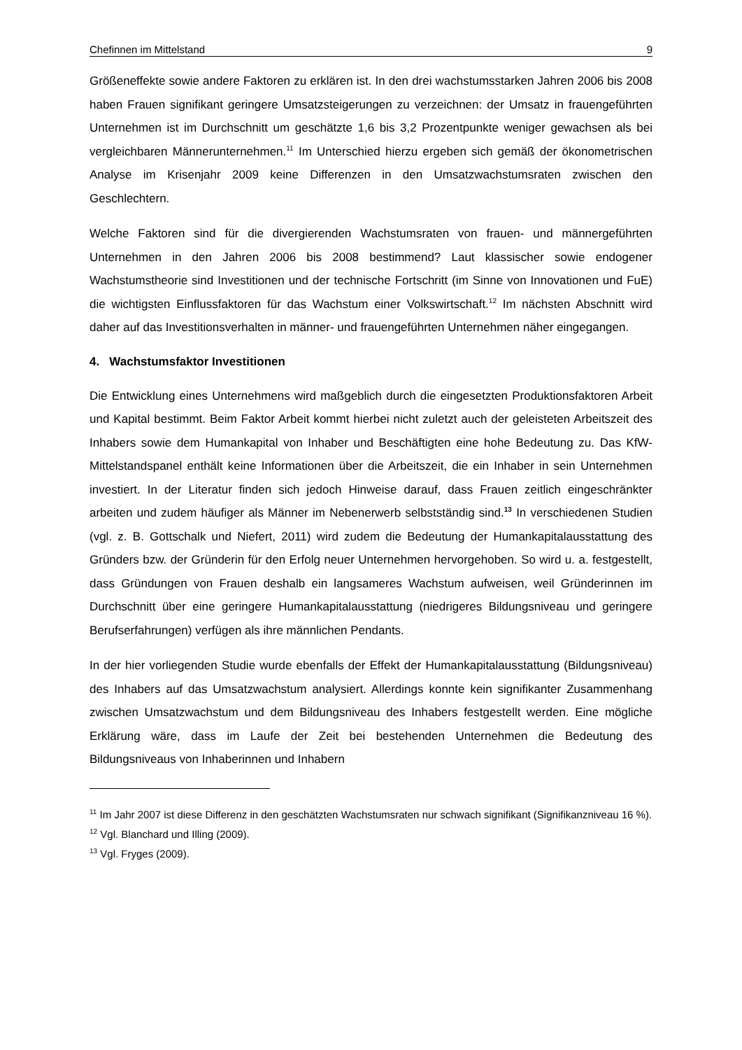Chefinnen im Mittelstand 9
Größeneffekte sowie andere Faktoren zu erklären ist. In den drei wachstumsstarken Jahren 2006 bis 2008 haben Frauen signifikant geringere Umsatzsteigerungen zu verzeichnen: der Umsatz in frauengeführten Unternehmen ist im Durchschnitt um geschätzte 1,6 bis 3,2 Prozentpunkte weniger gewachsen als bei vergleichbaren Männerunternehmen.<sup>11</sup> Im Unterschied hierzu ergeben sich gemäß der ökonometrischen Analyse im Krisenjahr 2009 keine Differenzen in den Umsatzwachstumsraten zwischen den Geschlechtern.
Welche Faktoren sind für die divergierenden Wachstumsraten von frauen- und männergeführten Unternehmen in den Jahren 2006 bis 2008 bestimmend? Laut klassischer sowie endogener Wachstumstheorie sind Investitionen und der technische Fortschritt (im Sinne von Innovationen und FuE) die wichtigsten Einflussfaktoren für das Wachstum einer Volkswirtschaft.<sup>12</sup> Im nächsten Abschnitt wird daher auf das Investitionsverhalten in männer- und frauengeführten Unternehmen näher eingegangen.
4. Wachstumsfaktor Investitionen
Die Entwicklung eines Unternehmens wird maßgeblich durch die eingesetzten Produktionsfaktoren Arbeit und Kapital bestimmt. Beim Faktor Arbeit kommt hierbei nicht zuletzt auch der geleisteten Arbeitszeit des Inhabers sowie dem Humankapital von Inhaber und Beschäftigten eine hohe Bedeutung zu. Das KfW-Mittelstandspanel enthält keine Informationen über die Arbeitszeit, die ein Inhaber in sein Unternehmen investiert. In der Literatur finden sich jedoch Hinweise darauf, dass Frauen zeitlich eingeschränkter arbeiten und zudem häufiger als Männer im Nebenerwerb selbstständig sind.<sup>13</sup> In verschiedenen Studien (vgl. z. B. Gottschalk und Niefert, 2011) wird zudem die Bedeutung der Humankapitalausstattung des Gründers bzw. der Gründerin für den Erfolg neuer Unternehmen hervorgehoben. So wird u. a. festgestellt, dass Gründungen von Frauen deshalb ein langsameres Wachstum aufweisen, weil Gründerinnen im Durchschnitt über eine geringere Humankapitalausstattung (niedrigeres Bildungsniveau und geringere Berufserfahrungen) verfügen als ihre männlichen Pendants.
In der hier vorliegenden Studie wurde ebenfalls der Effekt der Humankapitalausstattung (Bildungsniveau) des Inhabers auf das Umsatzwachstum analysiert. Allerdings konnte kein signifikanter Zusammenhang zwischen Umsatzwachstum und dem Bildungsniveau des Inhabers festgestellt werden. Eine mögliche Erklärung wäre, dass im Laufe der Zeit bei bestehenden Unternehmen die Bedeutung des Bildungsniveaus von Inhaberinnen und Inhabern
<sup>11</sup> Im Jahr 2007 ist diese Differenz in den geschätzten Wachstumsraten nur schwach signifikant (Signifikanzniveau 16 %).
<sup>12</sup> Vgl. Blanchard und Illing (2009).
<sup>13</sup> Vgl. Fryges (2009).